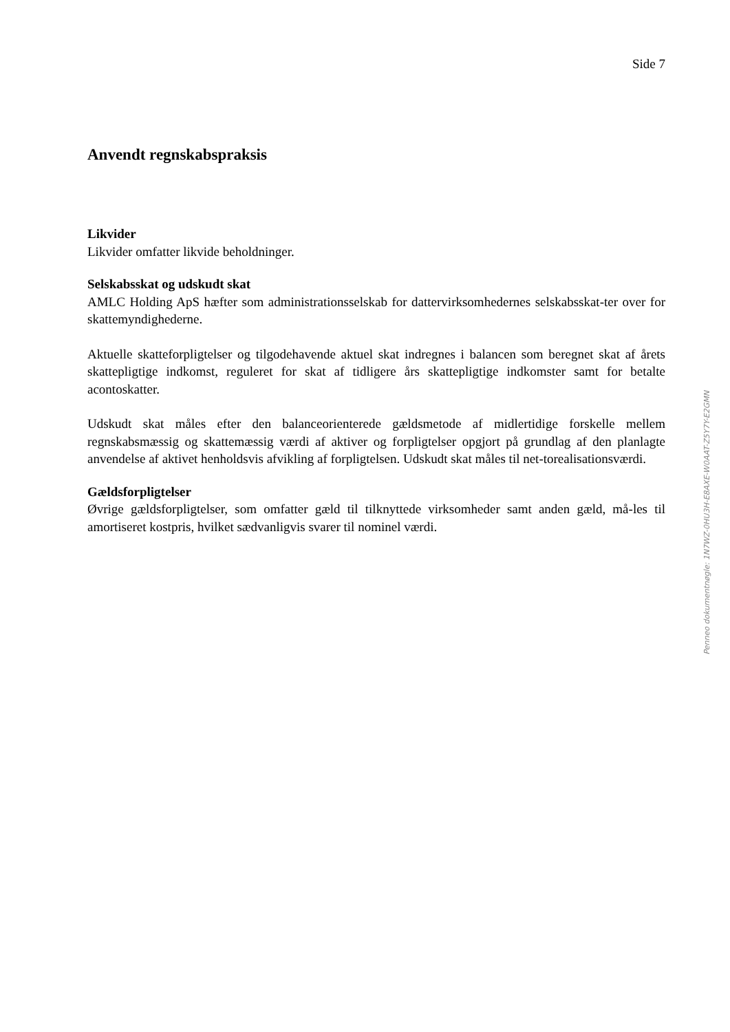Side 7
Anvendt regnskabspraksis
Likvider
Likvider omfatter likvide beholdninger.
Selskabsskat og udskudt skat
AMLC Holding ApS hæfter som administrationsselskab for dattervirksomhedernes selskabsskat-ter over for skattemyndighederne.
Aktuelle skatteforpligtelser og tilgodehavende aktuel skat indregnes i balancen som beregnet skat af årets skattepligtige indkomst, reguleret for skat af tidligere års skattepligtige indkomster samt for betalte acontoskatter.
Udskudt skat måles efter den balanceorienterede gældsmetode af midlertidige forskelle mellem regnskabsmæssig og skattemæssig værdi af aktiver og forpligtelser opgjort på grundlag af den planlagte anvendelse af aktivet henholdsvis afvikling af forpligtelsen. Udskudt skat måles til net-torealisationsværdi.
Gældsforpligtelser
Øvrige gældsforpligtelser, som omfatter gæld til tilknyttede virksomheder samt anden gæld, må-les til amortiseret kostpris, hvilket sædvanligvis svarer til nominel værdi.
Penneo dokumentnøgle: 1N7WZ-0HU3H-E8AXE-W0AAT-Z5Y7Y-E2GMN